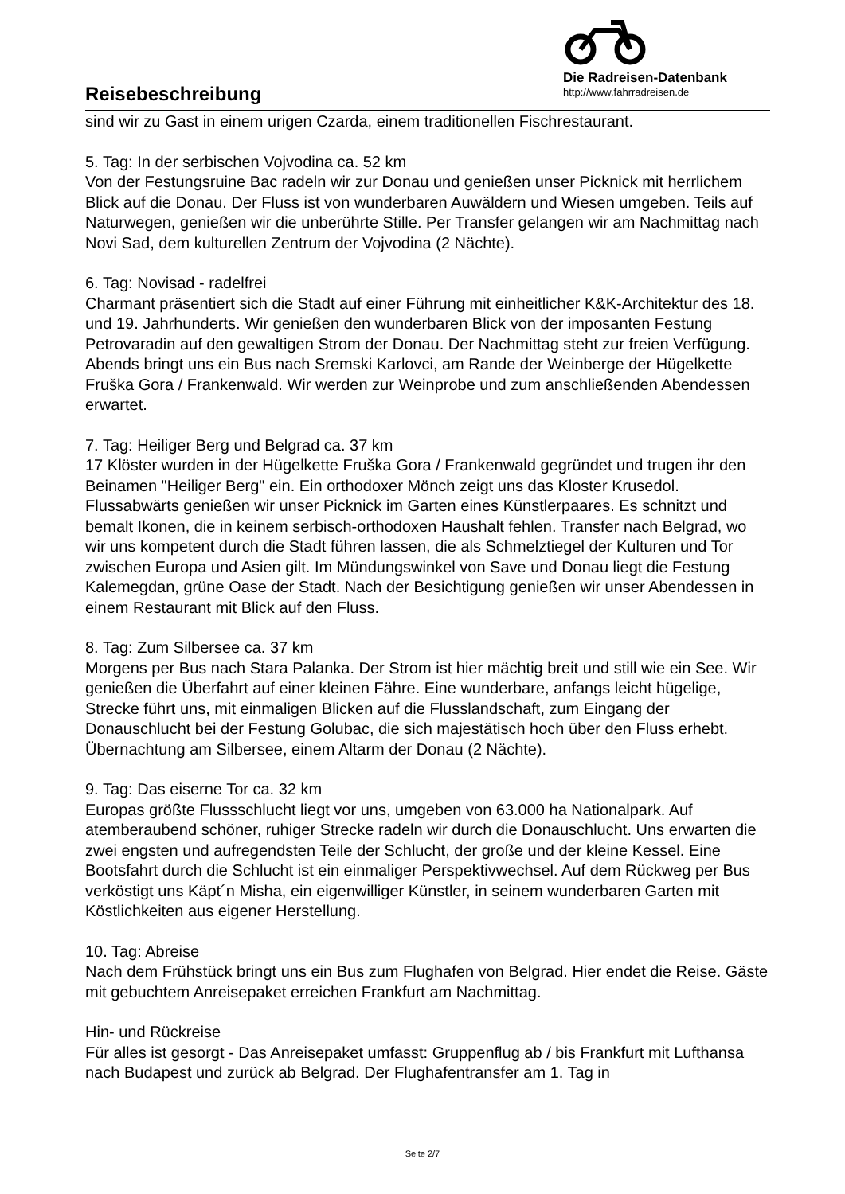Reisebeschreibung
Die Radreisen-Datenbank
http://www.fahrradreisen.de
sind wir zu Gast in einem urigen Czarda, einem traditionellen Fischrestaurant.
5. Tag: In der serbischen Vojvodina ca. 52 km
Von der Festungsruine Bac radeln wir zur Donau und genießen unser Picknick mit herrlichem Blick auf die Donau. Der Fluss ist von wunderbaren Auwäldern und Wiesen umgeben. Teils auf Naturwegen, genießen wir die unberührte Stille. Per Transfer gelangen wir am Nachmittag nach Novi Sad, dem kulturellen Zentrum der Vojvodina (2 Nächte).
6. Tag: Novisad - radelfrei
Charmant präsentiert sich die Stadt auf einer Führung mit einheitlicher K&K-Architektur des 18. und 19. Jahrhunderts. Wir genießen den wunderbaren Blick von der imposanten Festung Petrovaradin auf den gewaltigen Strom der Donau. Der Nachmittag steht zur freien Verfügung. Abends bringt uns ein Bus nach Sremski Karlovci, am Rande der Weinberge der Hügelkette Fruška Gora / Frankenwald. Wir werden zur Weinprobe und zum anschließenden Abendessen erwartet.
7. Tag: Heiliger Berg und Belgrad ca. 37 km
17 Klöster wurden in der Hügelkette Fruška Gora / Frankenwald gegründet und trugen ihr den Beinamen "Heiliger Berg" ein. Ein orthodoxer Mönch zeigt uns das Kloster Krusedol. Flussabwärts genießen wir unser Picknick im Garten eines Künstlerpaares. Es schnitzt und bemalt Ikonen, die in keinem serbisch-orthodoxen Haushalt fehlen. Transfer nach Belgrad, wo wir uns kompetent durch die Stadt führen lassen, die als Schmelztiegel der Kulturen und Tor zwischen Europa und Asien gilt. Im Mündungswinkel von Save und Donau liegt die Festung Kalemegdan, grüne Oase der Stadt. Nach der Besichtigung genießen wir unser Abendessen in einem Restaurant mit Blick auf den Fluss.
8. Tag: Zum Silbersee ca. 37 km
Morgens per Bus nach Stara Palanka. Der Strom ist hier mächtig breit und still wie ein See. Wir genießen die Überfahrt auf einer kleinen Fähre. Eine wunderbare, anfangs leicht hügelige, Strecke führt uns, mit einmaligen Blicken auf die Flusslandschaft, zum Eingang der Donauschlucht bei der Festung Golubac, die sich majestätisch hoch über den Fluss erhebt. Übernachtung am Silbersee, einem Altarm der Donau (2 Nächte).
9. Tag: Das eiserne Tor ca. 32 km
Europas größte Flussschlucht liegt vor uns, umgeben von 63.000 ha Nationalpark. Auf atemberaubend schöner, ruhiger Strecke radeln wir durch die Donauschlucht. Uns erwarten die zwei engsten und aufregendsten Teile der Schlucht, der große und der kleine Kessel. Eine Bootsfahrt durch die Schlucht ist ein einmaliger Perspektivwechsel. Auf dem Rückweg per Bus verköstigt uns Käpt´n Misha, ein eigenwilliger Künstler, in seinem wunderbaren Garten mit Köstlichkeiten aus eigener Herstellung.
10. Tag: Abreise
Nach dem Frühstück bringt uns ein Bus zum Flughafen von Belgrad. Hier endet die Reise. Gäste mit gebuchtem Anreisepaket erreichen Frankfurt am Nachmittag.
Hin- und Rückreise
Für alles ist gesorgt - Das Anreisepaket umfasst: Gruppenflug ab / bis Frankfurt mit Lufthansa nach Budapest und zurück ab Belgrad. Der Flughafentransfer am 1. Tag in
Seite 2/7